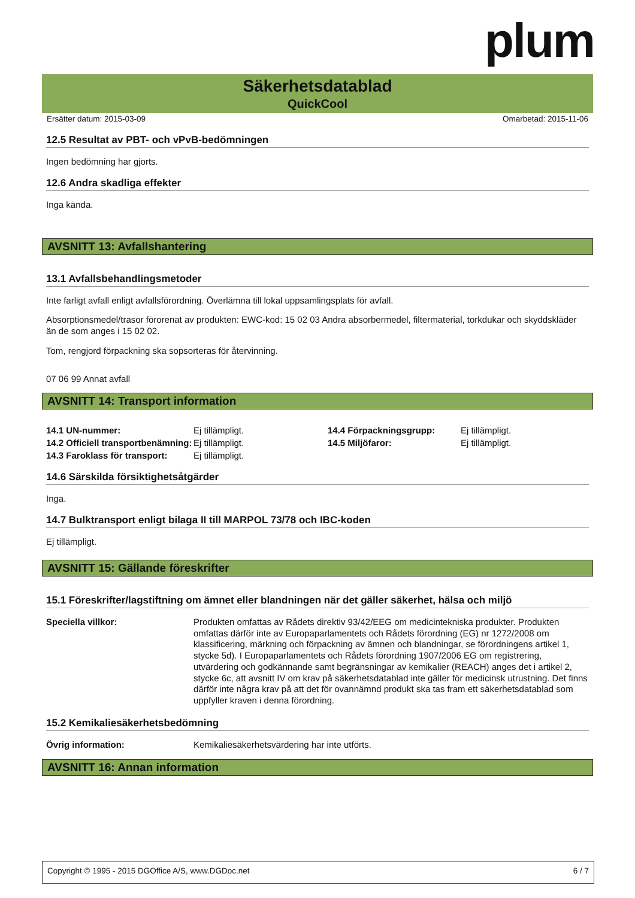plum
Säkerhetsdatablad
QuickCool
Ersätter datum: 2015-03-09 Omarbetad: 2015-11-06
12.5 Resultat av PBT- och vPvB-bedömningen
Ingen bedömning har gjorts.
12.6 Andra skadliga effekter
Inga kända.
AVSNITT 13: Avfallshantering
13.1 Avfallsbehandlingsmetoder
Inte farligt avfall enligt avfallsförordning. Överlämna till lokal uppsamlingsplats för avfall.
Absorptionsmedel/trasor förorenat av produkten: EWC-kod: 15 02 03 Andra absorbermedel, filtermaterial, torkdukar och skyddskläder än de som anges i 15 02 02.
Tom, rengjord förpackning ska sopsorteras för återvinning.
07 06 99 Annat avfall
AVSNITT 14: Transport information
| 14.1 UN-nummer: | Ej tillämpligt. | 14.4 Förpackningsgrupp: | Ej tillämpligt. |
| 14.2 Officiell transportbenämning: | Ej tillämpligt. | 14.5 Miljöfaror: | Ej tillämpligt. |
| 14.3 Faroklass för transport: | Ej tillämpligt. | | |
14.6 Särskilda försiktighetsåtgärder
Inga.
14.7 Bulktransport enligt bilaga II till MARPOL 73/78 och IBC-koden
Ej tillämpligt.
AVSNITT 15: Gällande föreskrifter
15.1 Föreskrifter/lagstiftning om ämnet eller blandningen när det gäller säkerhet, hälsa och miljö
| Speciella villkor: | Produkten omfattas av Rådets direktiv 93/42/EEG om medicintekniska produkter. Produkten omfattas därför inte av Europaparlamentets och Rådets förordning (EG) nr 1272/2008 om klassificering, märkning och förpackning av ämnen och blandningar, se förordningens artikel 1, stycke 5d). I Europaparlamentets och Rådets förordning 1907/2006 EG om registrering, utvärdering och godkännande samt begränsningar av kemikalier (REACH) anges det i artikel 2, stycke 6c, att avsnitt IV om krav på säkerhetsdatablad inte gäller för medicinsk utrustning. Det finns därför inte några krav på att det för ovannämnd produkt ska tas fram ett säkerhetsdatablad som uppfyller kraven i denna förordning. |
15.2 Kemikaliesäkerhetsbedömning
| Övrig information: | Kemikaliesäkerhetsvärdering har inte utförts. |
AVSNITT 16: Annan information
Copyright © 1995 - 2015 DGOffice A/S, www.DGDoc.net 6 / 7